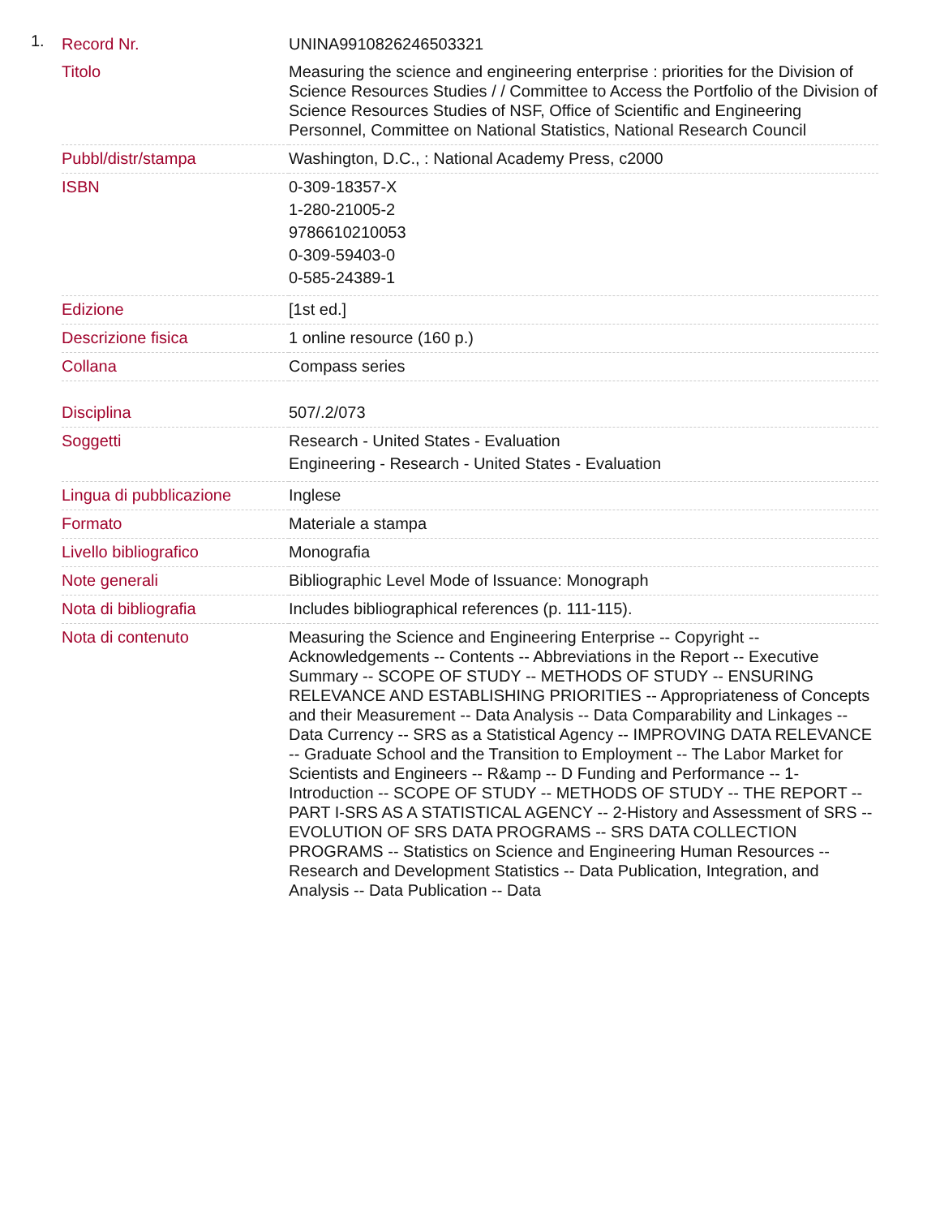1.
| Record Nr. | UNINA9910826246503321 |
| Titolo | Measuring the science and engineering enterprise : priorities for the Division of Science Resources Studies / / Committee to Access the Portfolio of the Division of Science Resources Studies of NSF, Office of Scientific and Engineering Personnel, Committee on National Statistics, National Research Council |
| Pubbl/distr/stampa | Washington, D.C., : National Academy Press, c2000 |
| ISBN | 0-309-18357-X 1-280-21005-2 9786610210053 0-309-59403-0 0-585-24389-1 |
| Edizione | [1st ed.] |
| Descrizione fisica | 1 online resource (160 p.) |
| Collana | Compass series |
| Disciplina | 507/.2/073 |
| Soggetti | Research - United States - Evaluation Engineering - Research - United States - Evaluation |
| Lingua di pubblicazione | Inglese |
| Formato | Materiale a stampa |
| Livello bibliografico | Monografia |
| Note generali | Bibliographic Level Mode of Issuance: Monograph |
| Nota di bibliografia | Includes bibliographical references (p. 111-115). |
| Nota di contenuto | Measuring the Science and Engineering Enterprise -- Copyright -- Acknowledgements -- Contents -- Abbreviations in the Report -- Executive Summary -- SCOPE OF STUDY -- METHODS OF STUDY -- ENSURING RELEVANCE AND ESTABLISHING PRIORITIES -- Appropriateness of Concepts and their Measurement -- Data Analysis -- Data Comparability and Linkages -- Data Currency -- SRS as a Statistical Agency -- IMPROVING DATA RELEVANCE -- Graduate School and the Transition to Employment -- The Labor Market for Scientists and Engineers -- R&amp -- D Funding and Performance -- 1-Introduction -- SCOPE OF STUDY -- METHODS OF STUDY -- THE REPORT -- PART I-SRS AS A STATISTICAL AGENCY -- 2-History and Assessment of SRS -- EVOLUTION OF SRS DATA PROGRAMS -- SRS DATA COLLECTION PROGRAMS -- Statistics on Science and Engineering Human Resources -- Research and Development Statistics -- Data Publication, Integration, and Analysis -- Data Publication -- Data |